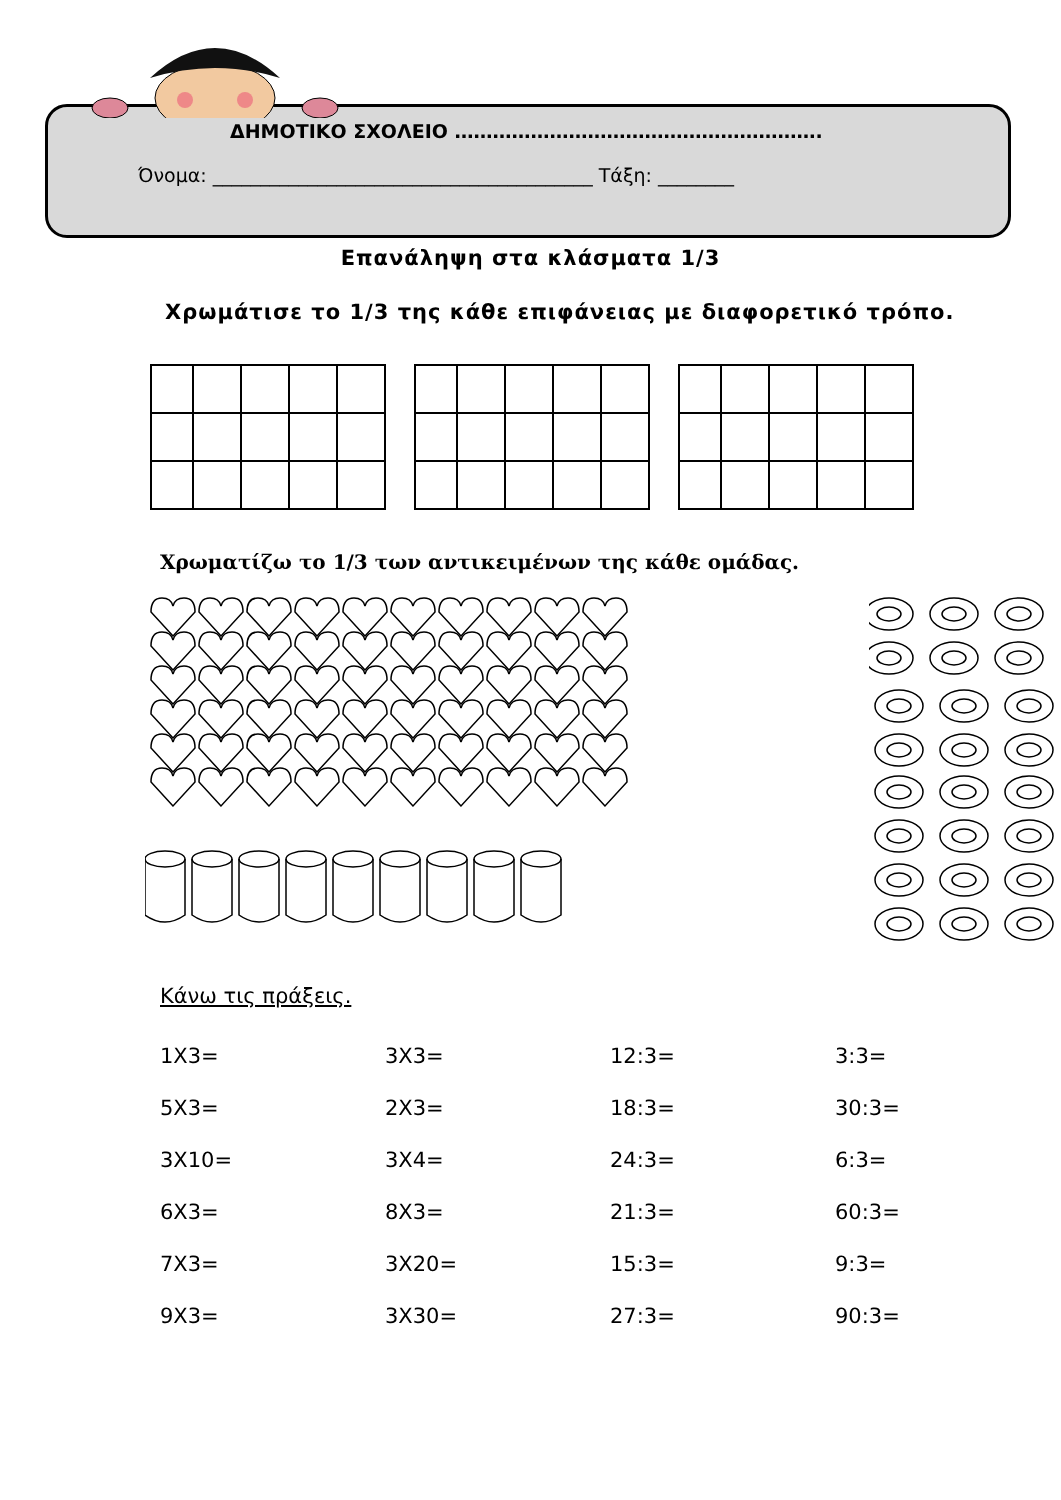ΔΗΜΟΤΙΚΟ ΣΧΟΛΕΙΟ ………………………………………………….
Όνομα: ________________________________________ Τάξη: ________
Επανάληψη στα κλάσματα 1/3
Χρωμάτισε το 1/3 της κάθε επιφάνειας με διαφορετικό τρόπο.
Χρωματίζω το 1/3 των αντικειμένων της κάθε ομάδας.
Κάνω τις πράξεις.
| 1Χ3= | 3Χ3= | 12:3= | 3:3= |
| 5Χ3= | 2Χ3= | 18:3= | 30:3= |
| 3Χ10= | 3Χ4= | 24:3= | 6:3= |
| 6Χ3= | 8Χ3= | 21:3= | 60:3= |
| 7Χ3= | 3Χ20= | 15:3= | 9:3= |
| 9Χ3= | 3Χ30= | 27:3= | 90:3= |